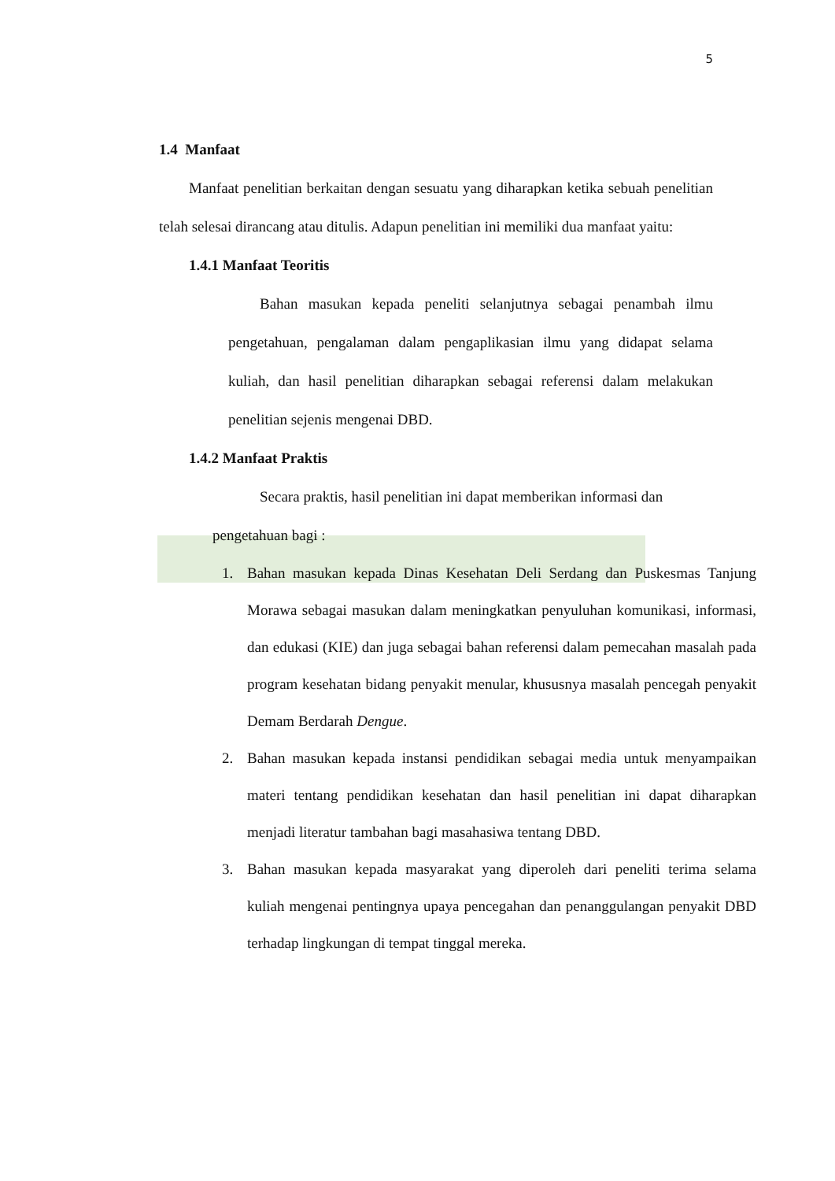5
1.4 Manfaat
Manfaat penelitian berkaitan dengan sesuatu yang diharapkan ketika sebuah penelitian telah selesai dirancang atau ditulis. Adapun penelitian ini memiliki dua manfaat yaitu:
1.4.1 Manfaat Teoritis
Bahan masukan kepada peneliti selanjutnya sebagai penambah ilmu pengetahuan, pengalaman dalam pengaplikasian ilmu yang didapat selama kuliah, dan hasil penelitian diharapkan sebagai referensi dalam melakukan penelitian sejenis mengenai DBD.
1.4.2 Manfaat Praktis
Secara praktis, hasil penelitian ini dapat memberikan informasi dan
pengetahuan bagi :
1. Bahan masukan kepada Dinas Kesehatan Deli Serdang dan Puskesmas Tanjung Morawa sebagai masukan dalam meningkatkan penyuluhan komunikasi, informasi, dan edukasi (KIE) dan juga sebagai bahan referensi dalam pemecahan masalah pada program kesehatan bidang penyakit menular, khususnya masalah pencegah penyakit Demam Berdarah Dengue.
2. Bahan masukan kepada instansi pendidikan sebagai media untuk menyampaikan materi tentang pendidikan kesehatan dan hasil penelitian ini dapat diharapkan menjadi literatur tambahan bagi masahasiwa tentang DBD.
3. Bahan masukan kepada masyarakat yang diperoleh dari peneliti terima selama kuliah mengenai pentingnya upaya pencegahan dan penanggulangan penyakit DBD terhadap lingkungan di tempat tinggal mereka.